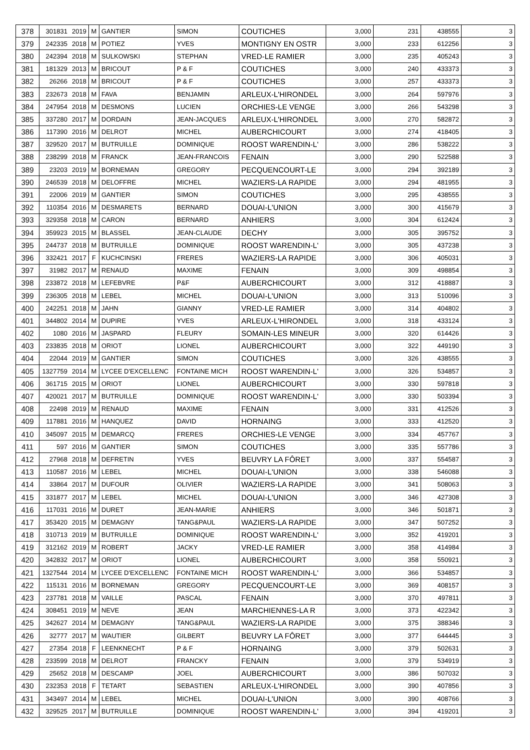| 378 | 301831 | 2019 | M | GANTIER | SIMON | COUTICHES | 3,000 | 231 | 438555 | 3 |
| 379 | 242335 | 2018 | M | POTIEZ | YVES | MONTIGNY EN OSTR | 3,000 | 233 | 612256 | 3 |
| 380 | 242394 | 2018 | M | SULKOWSKI | STEPHAN | VRED-LE RAMIER | 3,000 | 235 | 405243 | 3 |
| 381 | 181329 | 2013 | M | BRICOUT | P & F | COUTICHES | 3,000 | 240 | 433373 | 3 |
| 382 | 26266 | 2018 | M | BRICOUT | P & F | COUTICHES | 3,000 | 257 | 433373 | 3 |
| 383 | 232673 | 2018 | M | FAVA | BENJAMIN | ARLEUX-L'HIRONDEL | 3,000 | 264 | 597976 | 3 |
| 384 | 247954 | 2018 | M | DESMONS | LUCIEN | ORCHIES-LE VENGE | 3,000 | 266 | 543298 | 3 |
| 385 | 337280 | 2017 | M | DORDAIN | JEAN-JACQUES | ARLEUX-L'HIRONDEL | 3,000 | 270 | 582872 | 3 |
| 386 | 117390 | 2016 | M | DELROT | MICHEL | AUBERCHICOURT | 3,000 | 274 | 418405 | 3 |
| 387 | 329520 | 2017 | M | BUTRUILLE | DOMINIQUE | ROOST WARENDIN-L' | 3,000 | 286 | 538222 | 3 |
| 388 | 238299 | 2018 | M | FRANCK | JEAN-FRANCOIS | FENAIN | 3,000 | 290 | 522588 | 3 |
| 389 | 23203 | 2019 | M | BORNEMAN | GREGORY | PECQUENCOURT-LE | 3,000 | 294 | 392189 | 3 |
| 390 | 246539 | 2018 | M | DELOFFRE | MICHEL | WAZIERS-LA RAPIDE | 3,000 | 294 | 481955 | 3 |
| 391 | 22006 | 2019 | M | GANTIER | SIMON | COUTICHES | 3,000 | 295 | 438555 | 3 |
| 392 | 110354 | 2016 | M | DESMARETS | BERNARD | DOUAI-L'UNION | 3,000 | 300 | 415679 | 3 |
| 393 | 329358 | 2018 | M | CARON | BERNARD | ANHIERS | 3,000 | 304 | 612424 | 3 |
| 394 | 359923 | 2015 | M | BLASSEL | JEAN-CLAUDE | DECHY | 3,000 | 305 | 395752 | 3 |
| 395 | 244737 | 2018 | M | BUTRUILLE | DOMINIQUE | ROOST WARENDIN-L' | 3,000 | 305 | 437238 | 3 |
| 396 | 332421 | 2017 | F | KUCHCINSKI | FRERES | WAZIERS-LA RAPIDE | 3,000 | 306 | 405031 | 3 |
| 397 | 31982 | 2017 | M | RENAUD | MAXIME | FENAIN | 3,000 | 309 | 498854 | 3 |
| 398 | 233872 | 2018 | M | LEFEBVRE | P&F | AUBERCHICOURT | 3,000 | 312 | 418887 | 3 |
| 399 | 236305 | 2018 | M | LEBEL | MICHEL | DOUAI-L'UNION | 3,000 | 313 | 510096 | 3 |
| 400 | 242251 | 2018 | M | JAHN | GIANNY | VRED-LE RAMIER | 3,000 | 314 | 404802 | 3 |
| 401 | 344802 | 2014 | M | DUPIRE | YVES | ARLEUX-L'HIRONDEL | 3,000 | 318 | 433124 | 3 |
| 402 | 1080 | 2016 | M | JASPARD | FLEURY | SOMAIN-LES MINEUR | 3,000 | 320 | 614426 | 3 |
| 403 | 233835 | 2018 | M | ORIOT | LIONEL | AUBERCHICOURT | 3,000 | 322 | 449190 | 3 |
| 404 | 22044 | 2019 | M | GANTIER | SIMON | COUTICHES | 3,000 | 326 | 438555 | 3 |
| 405 | 1327759 | 2014 | M | LYCEE D'EXCELLENC | FONTAINE MICH | ROOST WARENDIN-L' | 3,000 | 326 | 534857 | 3 |
| 406 | 361715 | 2015 | M | ORIOT | LIONEL | AUBERCHICOURT | 3,000 | 330 | 597818 | 3 |
| 407 | 420021 | 2017 | M | BUTRUILLE | DOMINIQUE | ROOST WARENDIN-L' | 3,000 | 330 | 503394 | 3 |
| 408 | 22498 | 2019 | M | RENAUD | MAXIME | FENAIN | 3,000 | 331 | 412526 | 3 |
| 409 | 117881 | 2016 | M | HANQUEZ | DAVID | HORNAING | 3,000 | 333 | 412520 | 3 |
| 410 | 345097 | 2015 | M | DEMARCQ | FRERES | ORCHIES-LE VENGE | 3,000 | 334 | 457767 | 3 |
| 411 | 597 | 2016 | M | GANTIER | SIMON | COUTICHES | 3,000 | 335 | 557786 | 3 |
| 412 | 27968 | 2018 | M | DEFRETIN | YVES | BEUVRY LA FÔRET | 3,000 | 337 | 554587 | 3 |
| 413 | 110587 | 2016 | M | LEBEL | MICHEL | DOUAI-L'UNION | 3,000 | 338 | 546088 | 3 |
| 414 | 33864 | 2017 | M | DUFOUR | OLIVIER | WAZIERS-LA RAPIDE | 3,000 | 341 | 508063 | 3 |
| 415 | 331877 | 2017 | M | LEBEL | MICHEL | DOUAI-L'UNION | 3,000 | 346 | 427308 | 3 |
| 416 | 117031 | 2016 | M | DURET | JEAN-MARIE | ANHIERS | 3,000 | 346 | 501871 | 3 |
| 417 | 353420 | 2015 | M | DEMAGNY | TANG&PAUL | WAZIERS-LA RAPIDE | 3,000 | 347 | 507252 | 3 |
| 418 | 310713 | 2019 | M | BUTRUILLE | DOMINIQUE | ROOST WARENDIN-L' | 3,000 | 352 | 419201 | 3 |
| 419 | 312162 | 2019 | M | ROBERT | JACKY | VRED-LE RAMIER | 3,000 | 358 | 414984 | 3 |
| 420 | 342832 | 2017 | M | ORIOT | LIONEL | AUBERCHICOURT | 3,000 | 358 | 550921 | 3 |
| 421 | 1327544 | 2014 | M | LYCEE D'EXCELLENC | FONTAINE MICH | ROOST WARENDIN-L' | 3,000 | 366 | 534857 | 3 |
| 422 | 115131 | 2016 | M | BORNEMAN | GREGORY | PECQUENCOURT-LE | 3,000 | 369 | 408157 | 3 |
| 423 | 237781 | 2018 | M | VAILLE | PASCAL | FENAIN | 3,000 | 370 | 497811 | 3 |
| 424 | 308451 | 2019 | M | NEVE | JEAN | MARCHIENNES-LA R | 3,000 | 373 | 422342 | 3 |
| 425 | 342627 | 2014 | M | DEMAGNY | TANG&PAUL | WAZIERS-LA RAPIDE | 3,000 | 375 | 388346 | 3 |
| 426 | 32777 | 2017 | M | WAUTIER | GILBERT | BEUVRY LA FÔRET | 3,000 | 377 | 644445 | 3 |
| 427 | 27354 | 2018 | F | LEENKNECHT | P & F | HORNAING | 3,000 | 379 | 502631 | 3 |
| 428 | 233599 | 2018 | M | DELROT | FRANCKY | FENAIN | 3,000 | 379 | 534919 | 3 |
| 429 | 25652 | 2018 | M | DESCAMP | JOEL | AUBERCHICOURT | 3,000 | 386 | 507032 | 3 |
| 430 | 232353 | 2018 | F | TETART | SEBASTIEN | ARLEUX-L'HIRONDEL | 3,000 | 390 | 407856 | 3 |
| 431 | 343497 | 2014 | M | LEBEL | MICHEL | DOUAI-L'UNION | 3,000 | 390 | 408766 | 3 |
| 432 | 329525 | 2017 | M | BUTRUILLE | DOMINIQUE | ROOST WARENDIN-L' | 3,000 | 394 | 419201 | 3 |